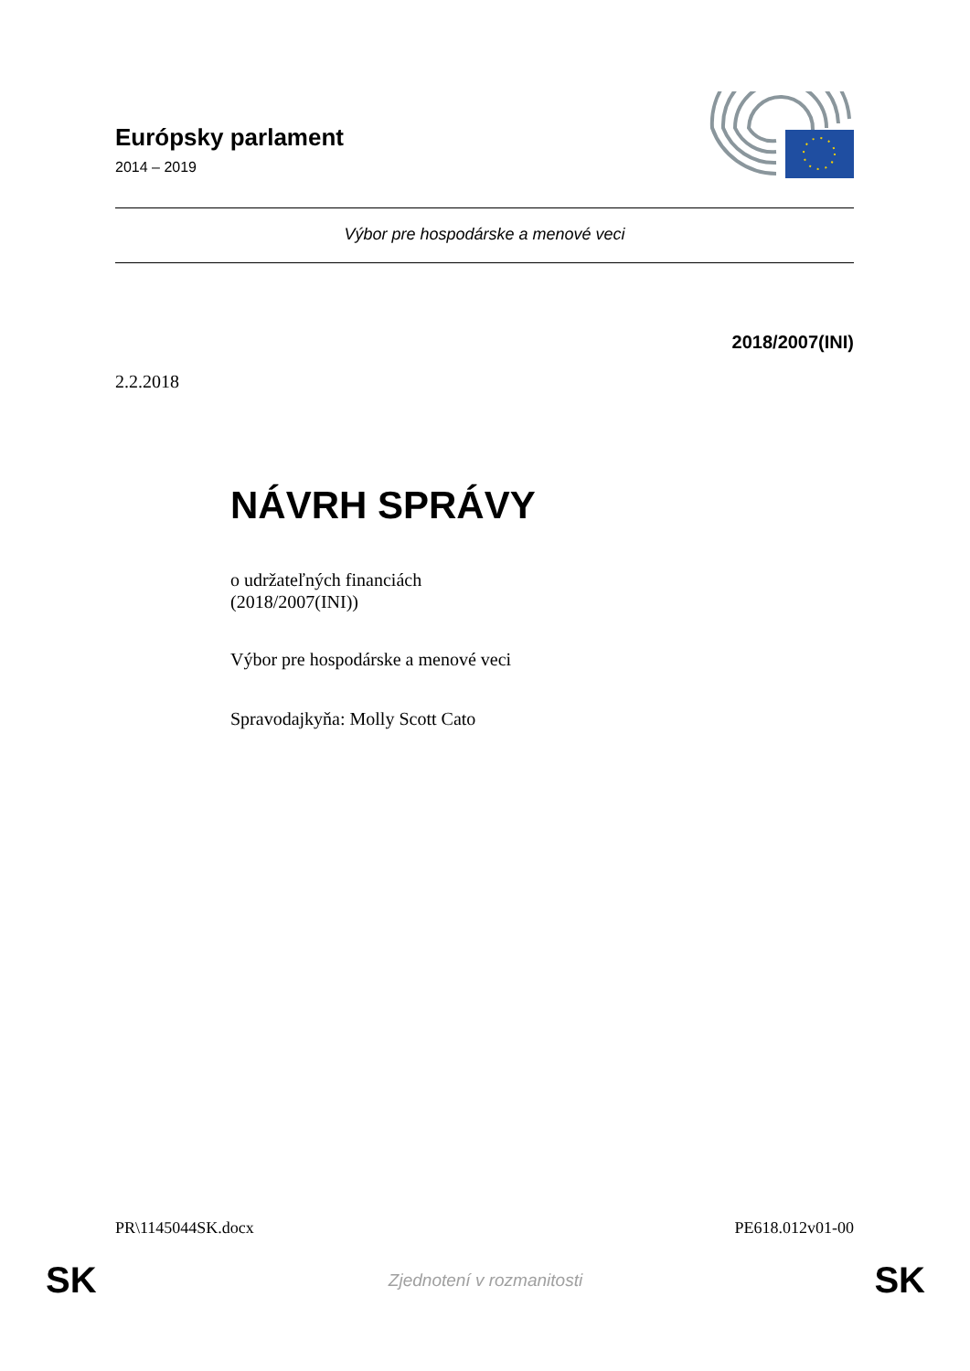Európsky parlament
2014 – 2019
Výbor pre hospodárske a menové veci
2018/2007(INI)
2.2.2018
NÁVRH SPRÁVY
o udržateľných financiách
(2018/2007(INI))
Výbor pre hospodárske a menové veci
Spravodajkyňa: Molly Scott Cato
PR\1145044SK.docx PE618.012v01-00
SK Zjednotení v rozmanitosti SK